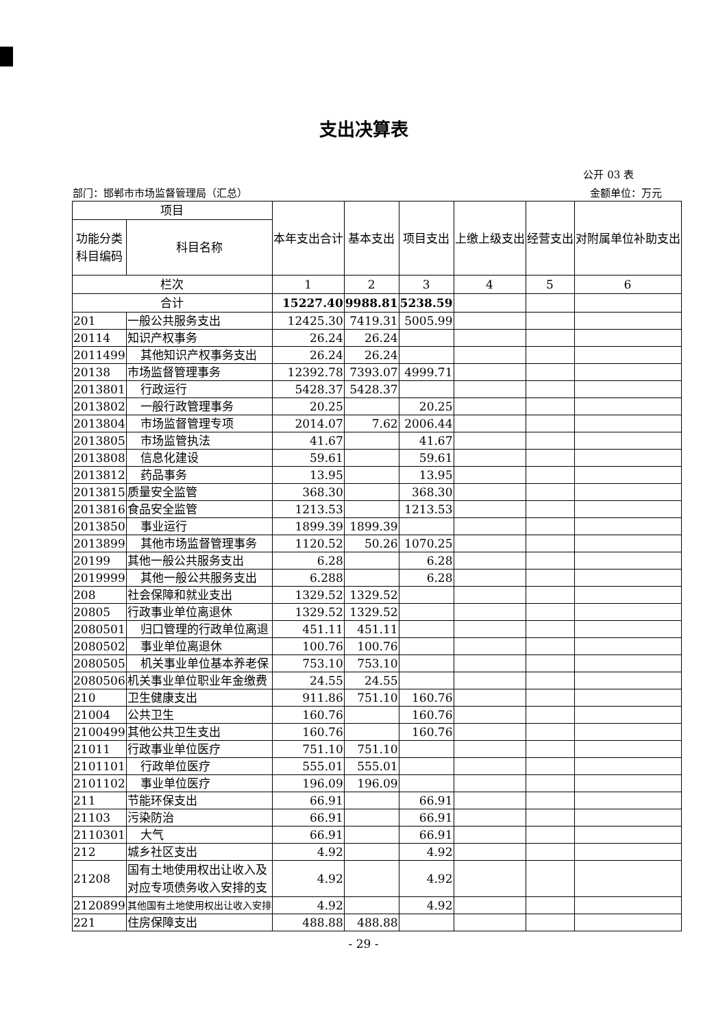支出决算表
公开 03 表
部门：邯郸市市场监督管理局（汇总） 金额单位：万元
| 项目 | | 本年支出合计 | 基本支出 | 项目支出 | 上缴上级支出 | 经营支出 | 对附属单位补助支出 |
| --- | --- | --- | --- | --- | --- | --- | --- |
| 功能分类科目编码 | 科目名称 | | | | | | |
| 栏次 | | 1 | 2 | 3 | 4 | 5 | 6 |
| 合计 | | 15227.40 | 9988.81 | 5238.59 | | | |
| 201 | 一般公共服务支出 | 12425.30 | 7419.31 | 5005.99 | | | |
| 20114 | 知识产权事务 | 26.24 | 26.24 | | | | |
| 2011499 | 其他知识产权事务支出 | 26.24 | 26.24 | | | | |
| 20138 | 市场监督管理事务 | 12392.78 | 7393.07 | 4999.71 | | | |
| 2013801 | 行政运行 | 5428.37 | 5428.37 | | | | |
| 2013802 | 一般行政管理事务 | 20.25 | | 20.25 | | | |
| 2013804 | 市场监督管理专项 | 2014.07 | 7.62 | 2006.44 | | | |
| 2013805 | 市场监管执法 | 41.67 | | 41.67 | | | |
| 2013808 | 信息化建设 | 59.61 | | 59.61 | | | |
| 2013812 | 药品事务 | 13.95 | | 13.95 | | | |
| 2013815 | 质量安全监管 | 368.30 | | 368.30 | | | |
| 2013816 | 食品安全监管 | 1213.53 | | 1213.53 | | | |
| 2013850 | 事业运行 | 1899.39 | 1899.39 | | | | |
| 2013899 | 其他市场监督管理事务 | 1120.52 | 50.26 | 1070.25 | | | |
| 20199 | 其他一般公共服务支出 | 6.28 | | 6.28 | | | |
| 2019999 | 其他一般公共服务支出 | 6.288 | | 6.28 | | | |
| 208 | 社会保障和就业支出 | 1329.52 | 1329.52 | | | | |
| 20805 | 行政事业单位离退休 | 1329.52 | 1329.52 | | | | |
| 2080501 | 归口管理的行政单位离退 | 451.11 | 451.11 | | | | |
| 2080502 | 事业单位离退休 | 100.76 | 100.76 | | | | |
| 2080505 | 机关事业单位基本养老保 | 753.10 | 753.10 | | | | |
| 2080506 | 机关事业单位职业年金缴费 | 24.55 | 24.55 | | | | |
| 210 | 卫生健康支出 | 911.86 | 751.10 | 160.76 | | | |
| 21004 | 公共卫生 | 160.76 | | 160.76 | | | |
| 2100499 | 其他公共卫生支出 | 160.76 | | 160.76 | | | |
| 21011 | 行政事业单位医疗 | 751.10 | 751.10 | | | | |
| 2101101 | 行政单位医疗 | 555.01 | 555.01 | | | | |
| 2101102 | 事业单位医疗 | 196.09 | 196.09 | | | | |
| 211 | 节能环保支出 | 66.91 | | 66.91 | | | |
| 21103 | 污染防治 | 66.91 | | 66.91 | | | |
| 2110301 | 大气 | 66.91 | | 66.91 | | | |
| 212 | 城乡社区支出 | 4.92 | | 4.92 | | | |
| 21208 | 国有土地使用权出让收入及对应专项债务收入安排的支 | 4.92 | | 4.92 | | | |
| 2120899 | 其他国有土地使用权出让收入安排 | 4.92 | | 4.92 | | | |
| 221 | 住房保障支出 | 488.88 | 488.88 | | | | |
- 29 -